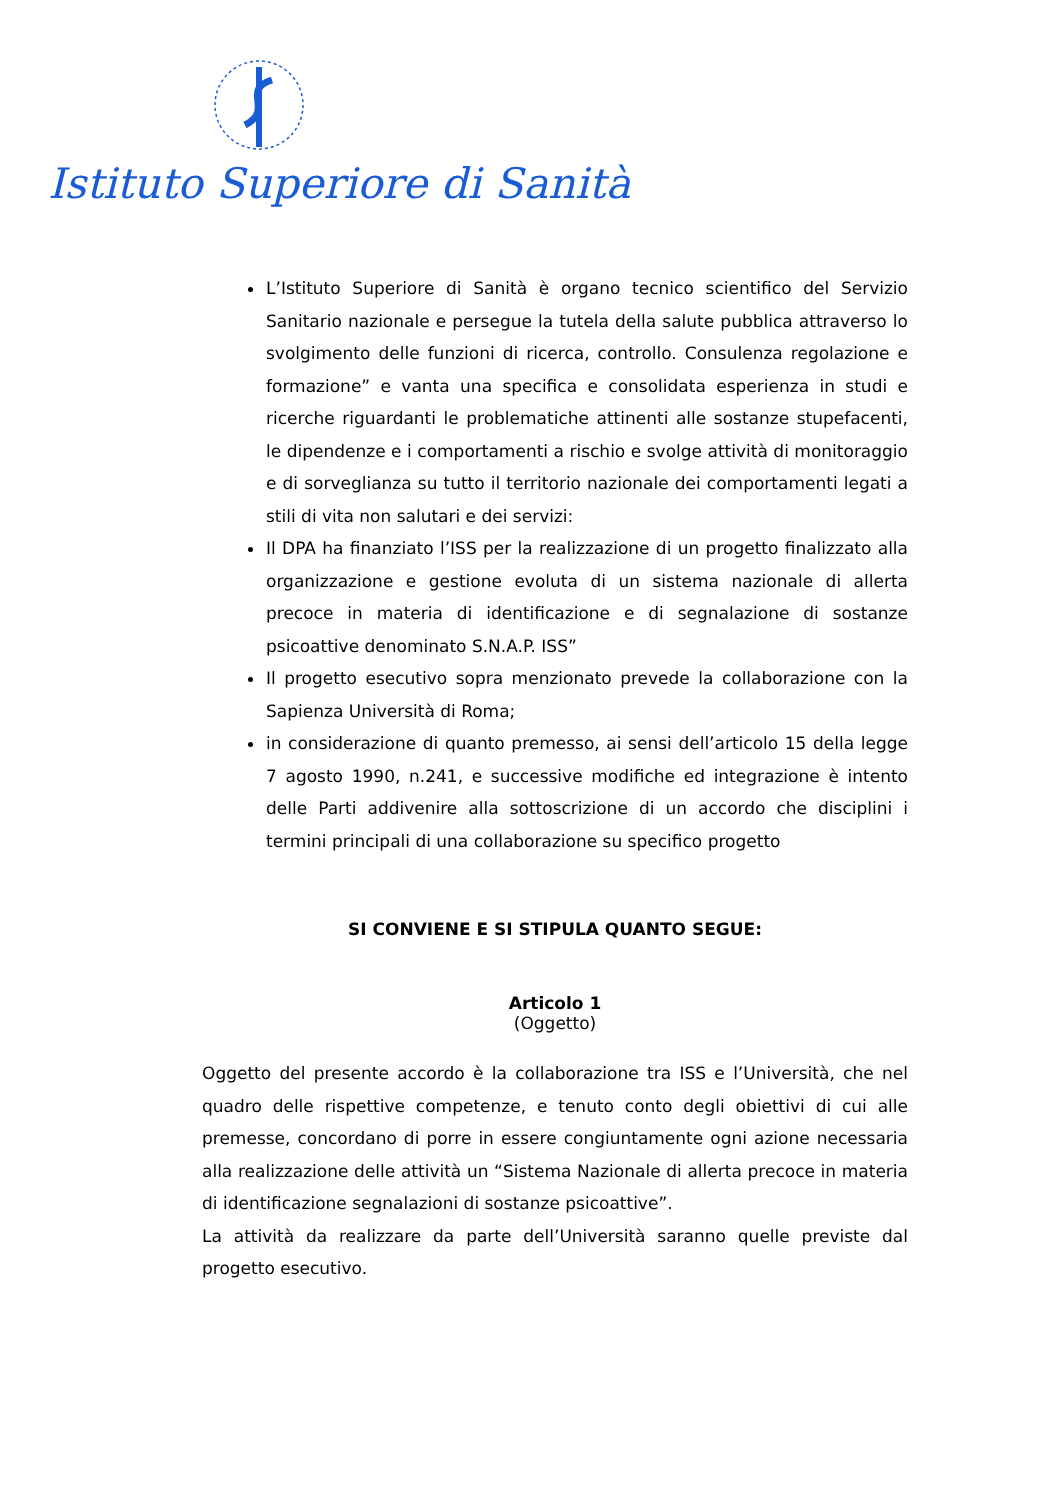Istituto Superiore di Sanità
L’Istituto Superiore di Sanità è organo tecnico scientifico del Servizio Sanitario nazionale e persegue la tutela della salute pubblica attraverso lo svolgimento delle funzioni di ricerca, controllo. Consulenza regolazione e formazione” e vanta una specifica e consolidata esperienza in studi e ricerche riguardanti le problematiche attinenti alle sostanze stupefacenti, le dipendenze e i comportamenti a rischio e svolge attività di monitoraggio e di sorveglianza su tutto il territorio nazionale dei comportamenti legati a stili di vita non salutari e dei servizi:
Il DPA ha finanziato l’ISS per la realizzazione di un progetto finalizzato alla organizzazione e gestione evoluta di un sistema nazionale di allerta precoce in materia di identificazione e di segnalazione di sostanze psicoattive denominato S.N.A.P. ISS”
Il progetto esecutivo sopra menzionato prevede la collaborazione con la Sapienza Università di Roma;
in considerazione di quanto premesso, ai sensi dell’articolo 15 della legge 7 agosto 1990, n.241, e successive modifiche ed integrazione è intento delle Parti addivenire alla sottoscrizione di un accordo che disciplini i termini principali di una collaborazione su specifico progetto
SI CONVIENE E SI STIPULA QUANTO SEGUE:
Articolo 1
(Oggetto)
Oggetto del presente accordo è la collaborazione tra ISS e l’Università, che nel quadro delle rispettive competenze, e tenuto conto degli obiettivi di cui alle premesse, concordano di porre in essere congiuntamente ogni azione necessaria alla realizzazione delle attività un “Sistema Nazionale di allerta precoce in materia di identificazione segnalazioni di sostanze psicoattive”.
La attività da realizzare da parte dell’Università saranno quelle previste dal progetto esecutivo.